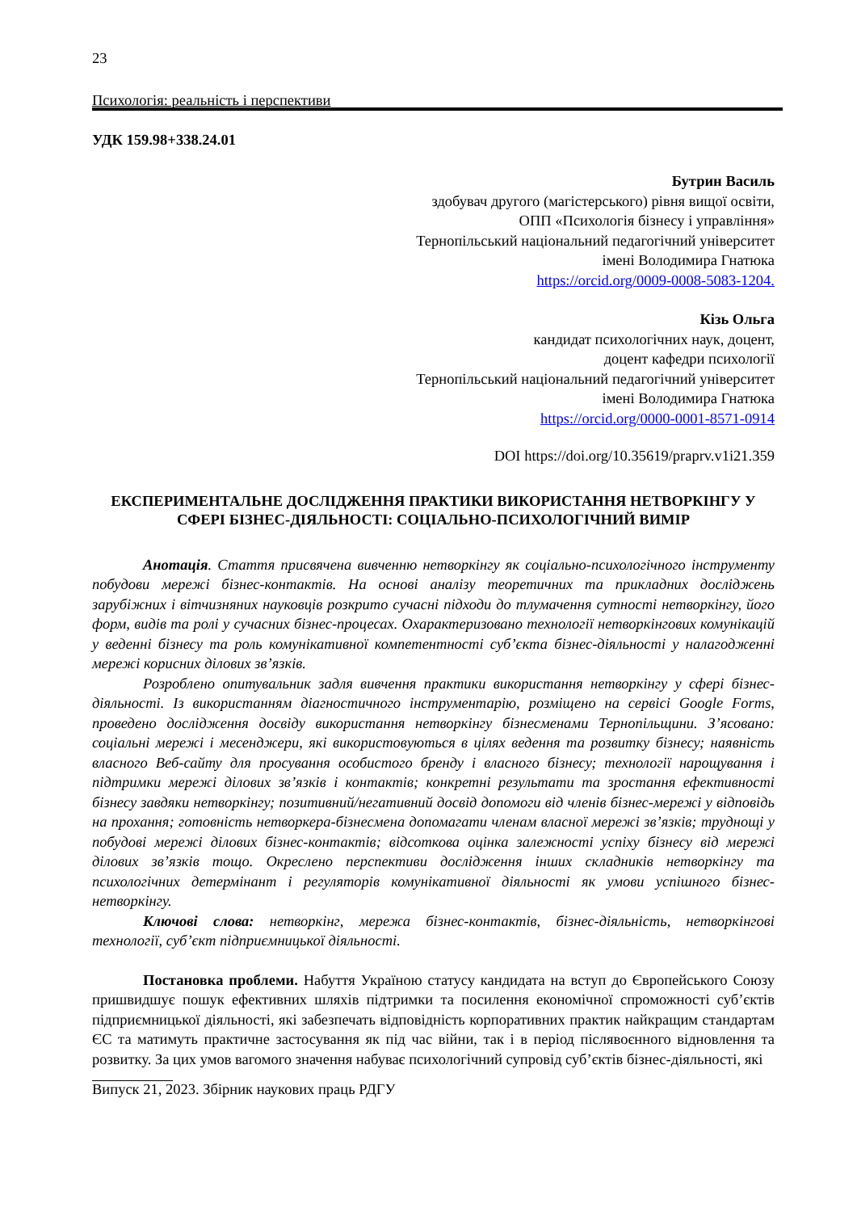23
Психологія: реальність і перспективи
УДК 159.98+338.24.01
Бутрин Василь
здобувач другого (магістерського) рівня вищої освіти,
ОПП «Психологія бізнесу і управління»
Тернопільський національний педагогічний університет
імені Володимира Гнатюка
https://orcid.org/0009-0008-5083-1204.
Кізь Ольга
кандидат психологічних наук, доцент,
доцент кафедри психології
Тернопільський національний педагогічний університет
імені Володимира Гнатюка
https://orcid.org/0000-0001-8571-0914
DOI https://doi.org/10.35619/praprv.v1i21.359
ЕКСПЕРИМЕНТАЛЬНЕ ДОСЛІДЖЕННЯ ПРАКТИКИ ВИКОРИСТАННЯ НЕТВОРКІНГУ У СФЕРІ БІЗНЕС-ДІЯЛЬНОСТІ: СОЦІАЛЬНО-ПСИХОЛОГІЧНИЙ ВИМІР
Анотація. Стаття присвячена вивченню нетворкінгу як соціально-психологічного інструменту побудови мережі бізнес-контактів. На основі аналізу теоретичних та прикладних досліджень зарубіжних і вітчизняних науковців розкрито сучасні підходи до тлумачення сутності нетворкінгу, його форм, видів та ролі у сучасних бізнес-процесах. Охарактеризовано технології нетворкінгових комунікацій у веденні бізнесу та роль комунікативної компетентності суб’єкта бізнес-діяльності у налагодженні мережі корисних ділових зв’язків.
Розроблено опитувальник задля вивчення практики використання нетворкінгу у сфері бізнес-діяльності. Із використанням діагностичного інструментарію, розміщено на сервісі Google Forms, проведено дослідження досвіду використання нетворкінгу бізнесменами Тернопільщини. З’ясовано: соціальні мережі і месенджери, які використовуються в цілях ведення та розвитку бізнесу; наявність власного Веб-сайту для просування особистого бренду і власного бізнесу; технології нарощування і підтримки мережі ділових зв’язків і контактів; конкретні результати та зростання ефективності бізнесу завдяки нетворкінгу; позитивний/негативний досвід допомоги від членів бізнес-мережі у відповідь на прохання; готовність нетворкера-бізнесмена допомагати членам власної мережі зв’язків; труднощі у побудові мережі ділових бізнес-контактів; відсоткова оцінка залежності успіху бізнесу від мережі ділових зв’язків тощо. Окреслено перспективи дослідження інших складників нетворкінгу та психологічних детермінант і регуляторів комунікативної діяльності як умови успішного бізнес-нетворкінгу.
Ключові слова: нетворкінг, мережа бізнес-контактів, бізнес-діяльність, нетворкінгові технології, суб’єкт підприємницької діяльності.
Постановка проблеми. Набуття Україною статусу кандидата на вступ до Європейського Союзу пришвидшує пошук ефективних шляхів підтримки та посилення економічної спроможності суб’єктів підприємницької діяльності, які забезпечать відповідність корпоративних практик найкращим стандартам ЄС та матимуть практичне застосування як під час війни, так і в період післявоєнного відновлення та розвитку. За цих умов вагомого значення набуває психологічний супровід суб’єктів бізнес-діяльності, які
Випуск 21, 2023. Збірник наукових праць РДГУ